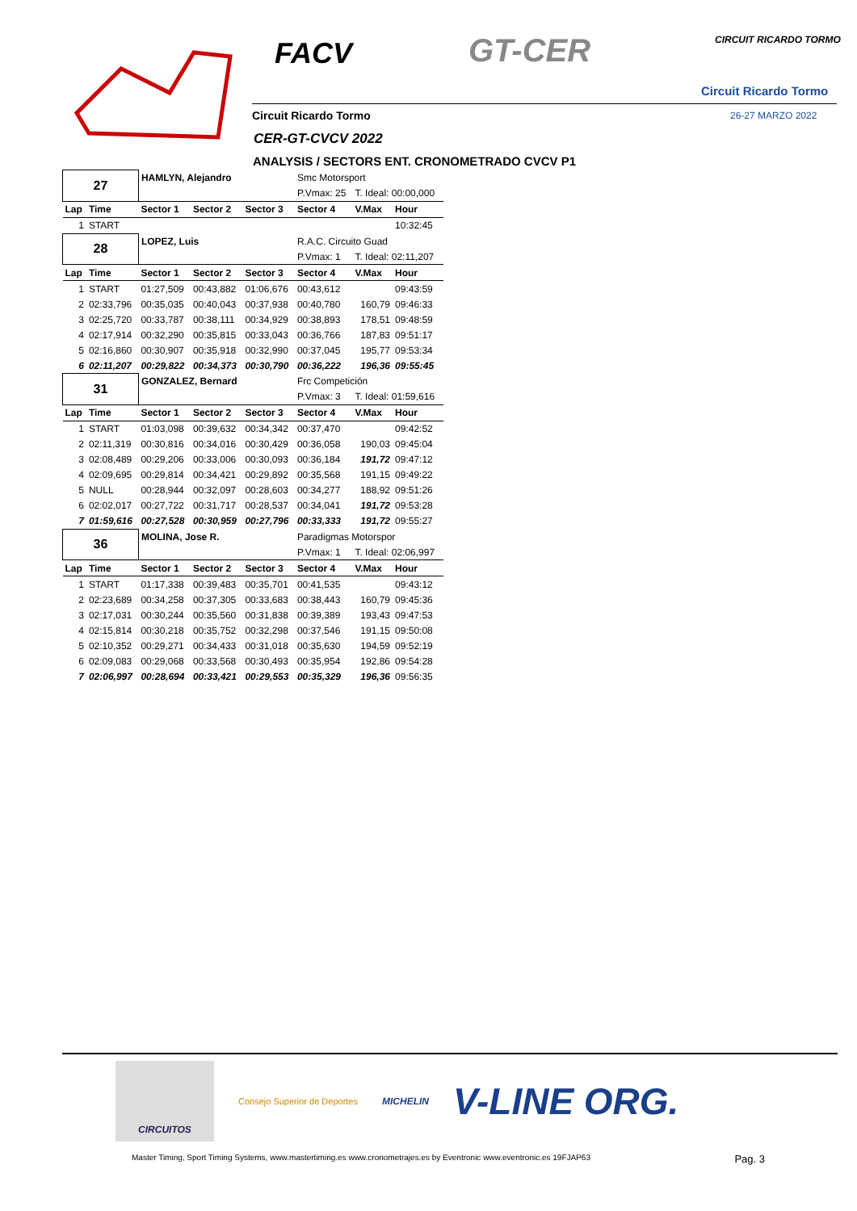FACV GT-CER CIRCUIT RICARDO TORMO
Circuit Ricardo Tormo
Circuit Ricardo Tormo 26-27 MARZO 2022
CER-GT-CVCV 2022
ANALYSIS / SECTORS ENT. CRONOMETRADO CVCV P1
| 27 | | HAMLYN, Alejandro | | | Smc Motorsport | | |
| | | | | | P.Vmax: 25 | T. Ideal: 00:00,000 | |
| Lap | Time | Sector 1 | Sector 2 | Sector 3 | Sector 4 | V.Max | Hour |
| 1 | START | | | | | | 10:32:45 |
| 28 | | LOPEZ, Luis | | | R.A.C. Circuito Guad | | |
| | | | | | P.Vmax: 1 | T. Ideal: 02:11,207 | |
| Lap | Time | Sector 1 | Sector 2 | Sector 3 | Sector 4 | V.Max | Hour |
| 1 | START | 01:27,509 | 00:43,882 | 01:06,676 | 00:43,612 | | 09:43:59 |
| 2 | 02:33,796 | 00:35,035 | 00:40,043 | 00:37,938 | 00:40,780 | 160,79 | 09:46:33 |
| 3 | 02:25,720 | 00:33,787 | 00:38,111 | 00:34,929 | 00:38,893 | 178,51 | 09:48:59 |
| 4 | 02:17,914 | 00:32,290 | 00:35,815 | 00:33,043 | 00:36,766 | 187,83 | 09:51:17 |
| 5 | 02:16,860 | 00:30,907 | 00:35,918 | 00:32,990 | 00:37,045 | 195,77 | 09:53:34 |
| 6 | 02:11,207 | 00:29,822 | 00:34,373 | 00:30,790 | 00:36,222 | 196,36 | 09:55:45 |
| 31 | | GONZALEZ, Bernard | | | Frc Competición | | |
| | | | | | P.Vmax: 3 | T. Ideal: 01:59,616 | |
| Lap | Time | Sector 1 | Sector 2 | Sector 3 | Sector 4 | V.Max | Hour |
| 1 | START | 01:03,098 | 00:39,632 | 00:34,342 | 00:37,470 | | 09:42:52 |
| 2 | 02:11,319 | 00:30,816 | 00:34,016 | 00:30,429 | 00:36,058 | 190,03 | 09:45:04 |
| 3 | 02:08,489 | 00:29,206 | 00:33,006 | 00:30,093 | 00:36,184 | 191,72 | 09:47:12 |
| 4 | 02:09,695 | 00:29,814 | 00:34,421 | 00:29,892 | 00:35,568 | 191,15 | 09:49:22 |
| 5 | NULL | 00:28,944 | 00:32,097 | 00:28,603 | 00:34,277 | 188,92 | 09:51:26 |
| 6 | 02:02,017 | 00:27,722 | 00:31,717 | 00:28,537 | 00:34,041 | 191,72 | 09:53:28 |
| 7 | 01:59,616 | 00:27,528 | 00:30,959 | 00:27,796 | 00:33,333 | 191,72 | 09:55:27 |
| 36 | | MOLINA, Jose R. | | | Paradigmas Motorspor | | |
| | | | | | P.Vmax: 1 | T. Ideal: 02:06,997 | |
| Lap | Time | Sector 1 | Sector 2 | Sector 3 | Sector 4 | V.Max | Hour |
| 1 | START | 01:17,338 | 00:39,483 | 00:35,701 | 00:41,535 | | 09:43:12 |
| 2 | 02:23,689 | 00:34,258 | 00:37,305 | 00:33,683 | 00:38,443 | 160,79 | 09:45:36 |
| 3 | 02:17,031 | 00:30,244 | 00:35,560 | 00:31,838 | 00:39,389 | 193,43 | 09:47:53 |
| 4 | 02:15,814 | 00:30,218 | 00:35,752 | 00:32,298 | 00:37,546 | 191,15 | 09:50:08 |
| 5 | 02:10,352 | 00:29,271 | 00:34,433 | 00:31,018 | 00:35,630 | 194,59 | 09:52:19 |
| 6 | 02:09,083 | 00:29,068 | 00:33,568 | 00:30,493 | 00:35,954 | 192,86 | 09:54:28 |
| 7 | 02:06,997 | 00:28,694 | 00:33,421 | 00:29,553 | 00:35,329 | 196,36 | 09:56:35 |
CIRCUITOS
Consejo Superior de Deportes MICHELIN
V-LINE ORG.
Master Timing, Sport Timing Systems, www.mastertiming.es www.cronometrajes.es by Eventronic www.eventronic.es 19FJAP63 Pag. 3